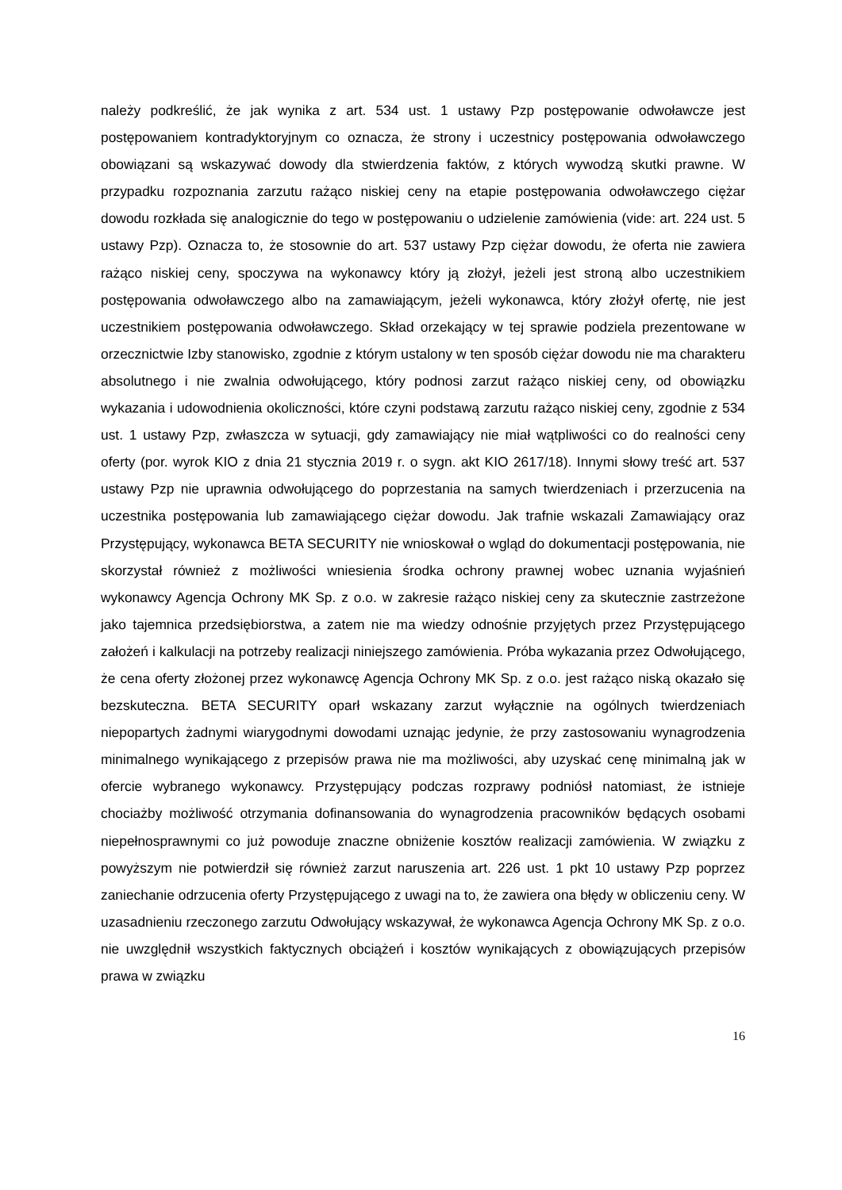należy podkreślić, że jak wynika z art. 534 ust. 1 ustawy Pzp postępowanie odwoławcze jest postępowaniem kontradyktoryjnym co oznacza, że strony i uczestnicy postępowania odwoławczego obowiązani są wskazywać dowody dla stwierdzenia faktów, z których wywodzą skutki prawne. W przypadku rozpoznania zarzutu rażąco niskiej ceny na etapie postępowania odwoławczego ciężar dowodu rozkłada się analogicznie do tego w postępowaniu o udzielenie zamówienia (vide: art. 224 ust. 5 ustawy Pzp). Oznacza to, że stosownie do art. 537 ustawy Pzp ciężar dowodu, że oferta nie zawiera rażąco niskiej ceny, spoczywa na wykonawcy który ją złożył, jeżeli jest stroną albo uczestnikiem postępowania odwoławczego albo na zamawiającym, jeżeli wykonawca, który złożył ofertę, nie jest uczestnikiem postępowania odwoławczego. Skład orzekający w tej sprawie podziela prezentowane w orzecznictwie Izby stanowisko, zgodnie z którym ustalony w ten sposób ciężar dowodu nie ma charakteru absolutnego i nie zwalnia odwołującego, który podnosi zarzut rażąco niskiej ceny, od obowiązku wykazania i udowodnienia okoliczności, które czyni podstawą zarzutu rażąco niskiej ceny, zgodnie z 534 ust. 1 ustawy Pzp, zwłaszcza w sytuacji, gdy zamawiający nie miał wątpliwości co do realności ceny oferty (por. wyrok KIO z dnia 21 stycznia 2019 r. o sygn. akt KIO 2617/18). Innymi słowy treść art. 537 ustawy Pzp nie uprawnia odwołującego do poprzestania na samych twierdzeniach i przerzucenia na uczestnika postępowania lub zamawiającego ciężar dowodu. Jak trafnie wskazali Zamawiający oraz Przystępujący, wykonawca BETA SECURITY nie wnioskował o wgląd do dokumentacji postępowania, nie skorzystał również z możliwości wniesienia środka ochrony prawnej wobec uznania wyjaśnień wykonawcy Agencja Ochrony MK Sp. z o.o. w zakresie rażąco niskiej ceny za skutecznie zastrzeżone jako tajemnica przedsiębiorstwa, a zatem nie ma wiedzy odnośnie przyjętych przez Przystępującego założeń i kalkulacji na potrzeby realizacji niniejszego zamówienia. Próba wykazania przez Odwołującego, że cena oferty złożonej przez wykonawcę Agencja Ochrony MK Sp. z o.o. jest rażąco niską okazało się bezskuteczna. BETA SECURITY oparł wskazany zarzut wyłącznie na ogólnych twierdzeniach niepopartych żadnymi wiarygodnymi dowodami uznając jedynie, że przy zastosowaniu wynagrodzenia minimalnego wynikającego z przepisów prawa nie ma możliwości, aby uzyskać cenę minimalną jak w ofercie wybranego wykonawcy. Przystępujący podczas rozprawy podniósł natomiast, że istnieje chociażby możliwość otrzymania dofinansowania do wynagrodzenia pracowników będących osobami niepełnosprawnymi co już powoduje znaczne obniżenie kosztów realizacji zamówienia. W związku z powyższym nie potwierdził się również zarzut naruszenia art. 226 ust. 1 pkt 10 ustawy Pzp poprzez zaniechanie odrzucenia oferty Przystępującego z uwagi na to, że zawiera ona błędy w obliczeniu ceny. W uzasadnieniu rzeczonego zarzutu Odwołujący wskazywał, że wykonawca Agencja Ochrony MK Sp. z o.o. nie uwzględnił wszystkich faktycznych obciążeń i kosztów wynikających z obowiązujących przepisów prawa w związku
16